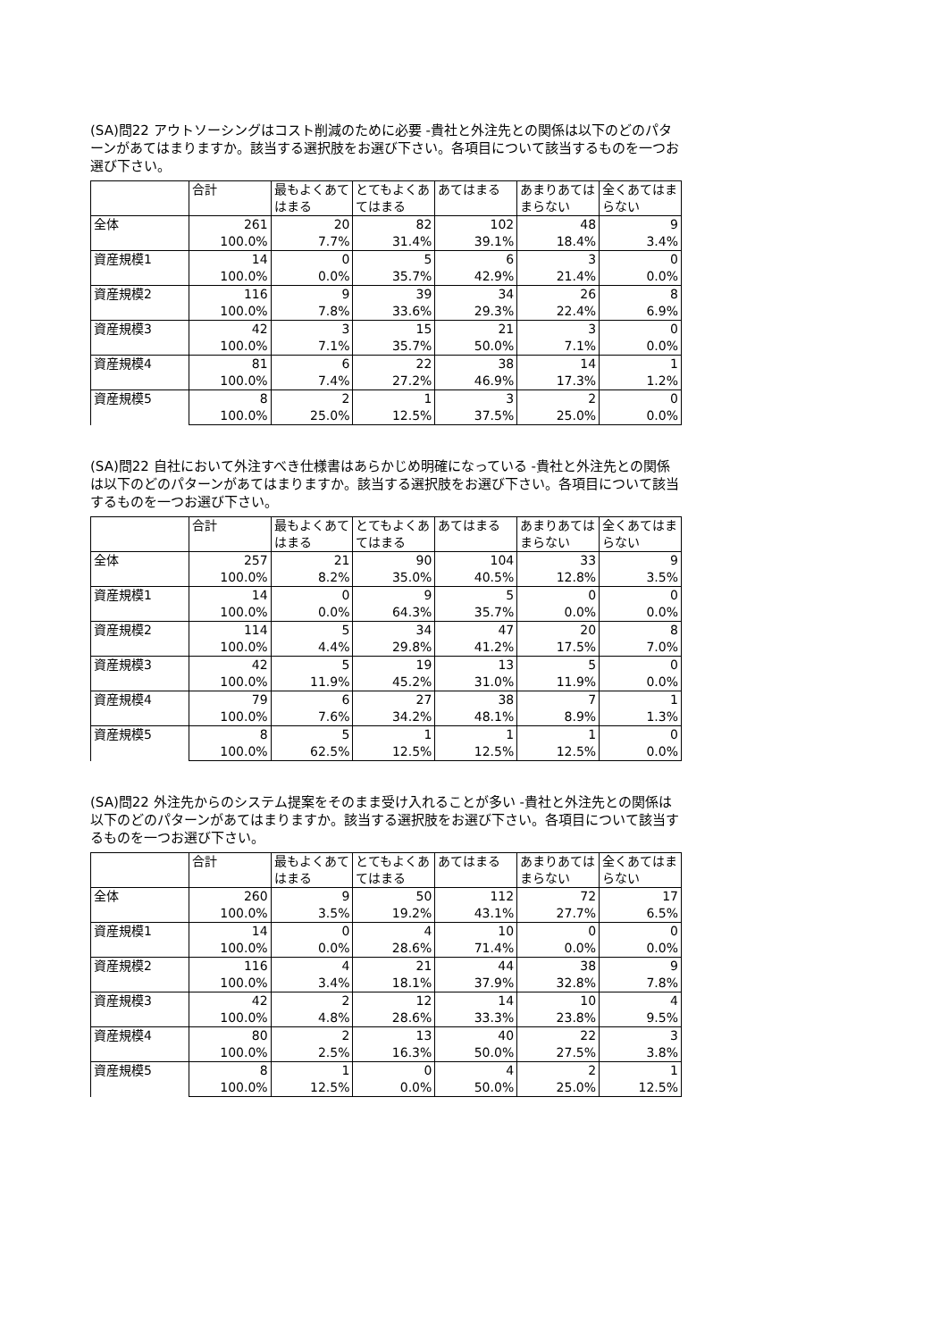(SA)問22 アウトソーシングはコスト削減のために必要 -貴社と外注先との関係は以下のどのパターンがあてはまりますか。該当する選択肢をお選び下さい。各項目について該当するものを一つお選び下さい。
| | 合計 | 最もよくあてはまる | とてもよくあてはまる | あてはまる | あまりあてはまらない | 全くあてはまらない |
| --- | --- | --- | --- | --- | --- | --- |
| 全体 | 261 | 20 | 82 | 102 | 48 | 9 |
| | 100.0% | 7.7% | 31.4% | 39.1% | 18.4% | 3.4% |
| 資産規模1 | 14 | 0 | 5 | 6 | 3 | 0 |
| | 100.0% | 0.0% | 35.7% | 42.9% | 21.4% | 0.0% |
| 資産規模2 | 116 | 9 | 39 | 34 | 26 | 8 |
| | 100.0% | 7.8% | 33.6% | 29.3% | 22.4% | 6.9% |
| 資産規模3 | 42 | 3 | 15 | 21 | 3 | 0 |
| | 100.0% | 7.1% | 35.7% | 50.0% | 7.1% | 0.0% |
| 資産規模4 | 81 | 6 | 22 | 38 | 14 | 1 |
| | 100.0% | 7.4% | 27.2% | 46.9% | 17.3% | 1.2% |
| 資産規模5 | 8 | 2 | 1 | 3 | 2 | 0 |
| | 100.0% | 25.0% | 12.5% | 37.5% | 25.0% | 0.0% |
(SA)問22 自社において外注すべき仕様書はあらかじめ明確になっている -貴社と外注先との関係は以下のどのパターンがあてはまりますか。該当する選択肢をお選び下さい。各項目について該当するものを一つお選び下さい。
| | 合計 | 最もよくあてはまる | とてもよくあてはまる | あてはまる | あまりあてはまらない | 全くあてはまらない |
| --- | --- | --- | --- | --- | --- | --- |
| 全体 | 257 | 21 | 90 | 104 | 33 | 9 |
| | 100.0% | 8.2% | 35.0% | 40.5% | 12.8% | 3.5% |
| 資産規模1 | 14 | 0 | 9 | 5 | 0 | 0 |
| | 100.0% | 0.0% | 64.3% | 35.7% | 0.0% | 0.0% |
| 資産規模2 | 114 | 5 | 34 | 47 | 20 | 8 |
| | 100.0% | 4.4% | 29.8% | 41.2% | 17.5% | 7.0% |
| 資産規模3 | 42 | 5 | 19 | 13 | 5 | 0 |
| | 100.0% | 11.9% | 45.2% | 31.0% | 11.9% | 0.0% |
| 資産規模4 | 79 | 6 | 27 | 38 | 7 | 1 |
| | 100.0% | 7.6% | 34.2% | 48.1% | 8.9% | 1.3% |
| 資産規模5 | 8 | 5 | 1 | 1 | 1 | 0 |
| | 100.0% | 62.5% | 12.5% | 12.5% | 12.5% | 0.0% |
(SA)問22 外注先からのシステム提案をそのまま受け入れることが多い -貴社と外注先との関係は以下のどのパターンがあてはまりますか。該当する選択肢をお選び下さい。各項目について該当するものを一つお選び下さい。
| | 合計 | 最もよくあてはまる | とてもよくあてはまる | あてはまる | あまりあてはまらない | 全くあてはまらない |
| --- | --- | --- | --- | --- | --- | --- |
| 全体 | 260 | 9 | 50 | 112 | 72 | 17 |
| | 100.0% | 3.5% | 19.2% | 43.1% | 27.7% | 6.5% |
| 資産規模1 | 14 | 0 | 4 | 10 | 0 | 0 |
| | 100.0% | 0.0% | 28.6% | 71.4% | 0.0% | 0.0% |
| 資産規模2 | 116 | 4 | 21 | 44 | 38 | 9 |
| | 100.0% | 3.4% | 18.1% | 37.9% | 32.8% | 7.8% |
| 資産規模3 | 42 | 2 | 12 | 14 | 10 | 4 |
| | 100.0% | 4.8% | 28.6% | 33.3% | 23.8% | 9.5% |
| 資産規模4 | 80 | 2 | 13 | 40 | 22 | 3 |
| | 100.0% | 2.5% | 16.3% | 50.0% | 27.5% | 3.8% |
| 資産規模5 | 8 | 1 | 0 | 4 | 2 | 1 |
| | 100.0% | 12.5% | 0.0% | 50.0% | 25.0% | 12.5% |